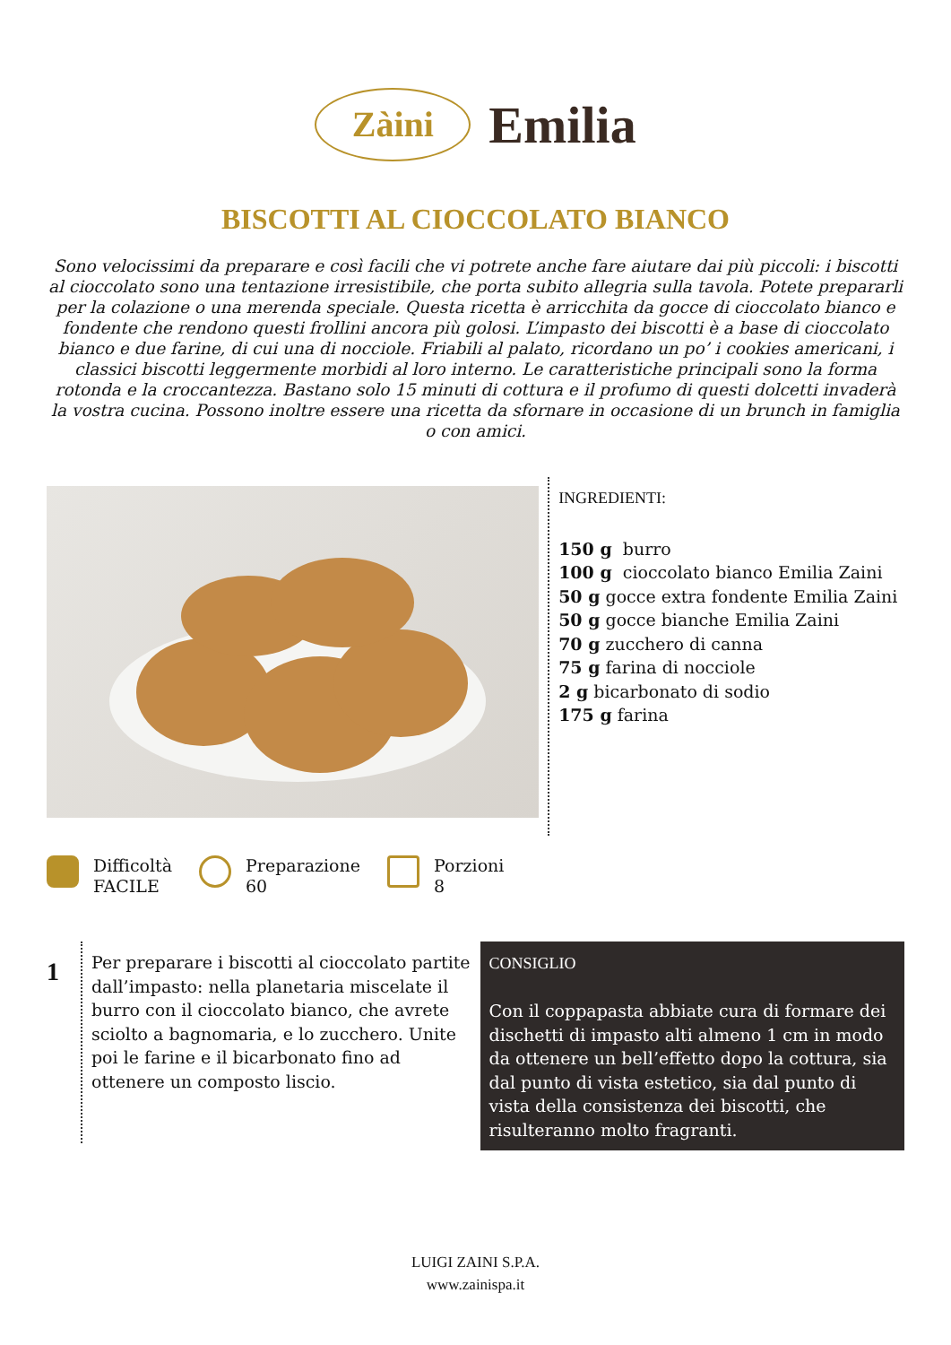Zàini Emilia
BISCOTTI AL CIOCCOLATO BIANCO
Sono velocissimi da preparare e così facili che vi potrete anche fare aiutare dai più piccoli: i biscotti al cioccolato sono una tentazione irresistibile, che porta subito allegria sulla tavola. Potete prepararli per la colazione o una merenda speciale. Questa ricetta è arricchita da gocce di cioccolato bianco e fondente che rendono questi frollini ancora più golosi. L’impasto dei biscotti è a base di cioccolato bianco e due farine, di cui una di nocciole. Friabili al palato, ricordano un po’ i cookies americani, i classici biscotti leggermente morbidi al loro interno. Le caratteristiche principali sono la forma rotonda e la croccantezza. Bastano solo 15 minuti di cottura e il profumo di questi dolcetti invaderà la vostra cucina. Possono inoltre essere una ricetta da sfornare in occasione di un brunch in famiglia o con amici.
INGREDIENTI:
150 g burro
100 g cioccolato bianco Emilia Zaini
50 g gocce extra fondente Emilia Zaini
50 g gocce bianche Emilia Zaini
70 g zucchero di canna
75 g farina di nocciole
2 g bicarbonato di sodio
175 g farina
Difficoltà
FACILE
Preparazione
60
Porzioni
8
1
Per preparare i biscotti al cioccolato partite dall’impasto: nella planetaria miscelate il burro con il cioccolato bianco, che avrete sciolto a bagnomaria, e lo zucchero. Unite poi le farine e il bicarbonato fino ad ottenere un composto liscio.
CONSIGLIO
Con il coppapasta abbiate cura di formare dei dischetti di impasto alti almeno 1 cm in modo da ottenere un bell’effetto dopo la cottura, sia dal punto di vista estetico, sia dal punto di vista della consistenza dei biscotti, che risulteranno molto fragranti.
LUIGI ZAINI S.P.A.
www.zainispa.it